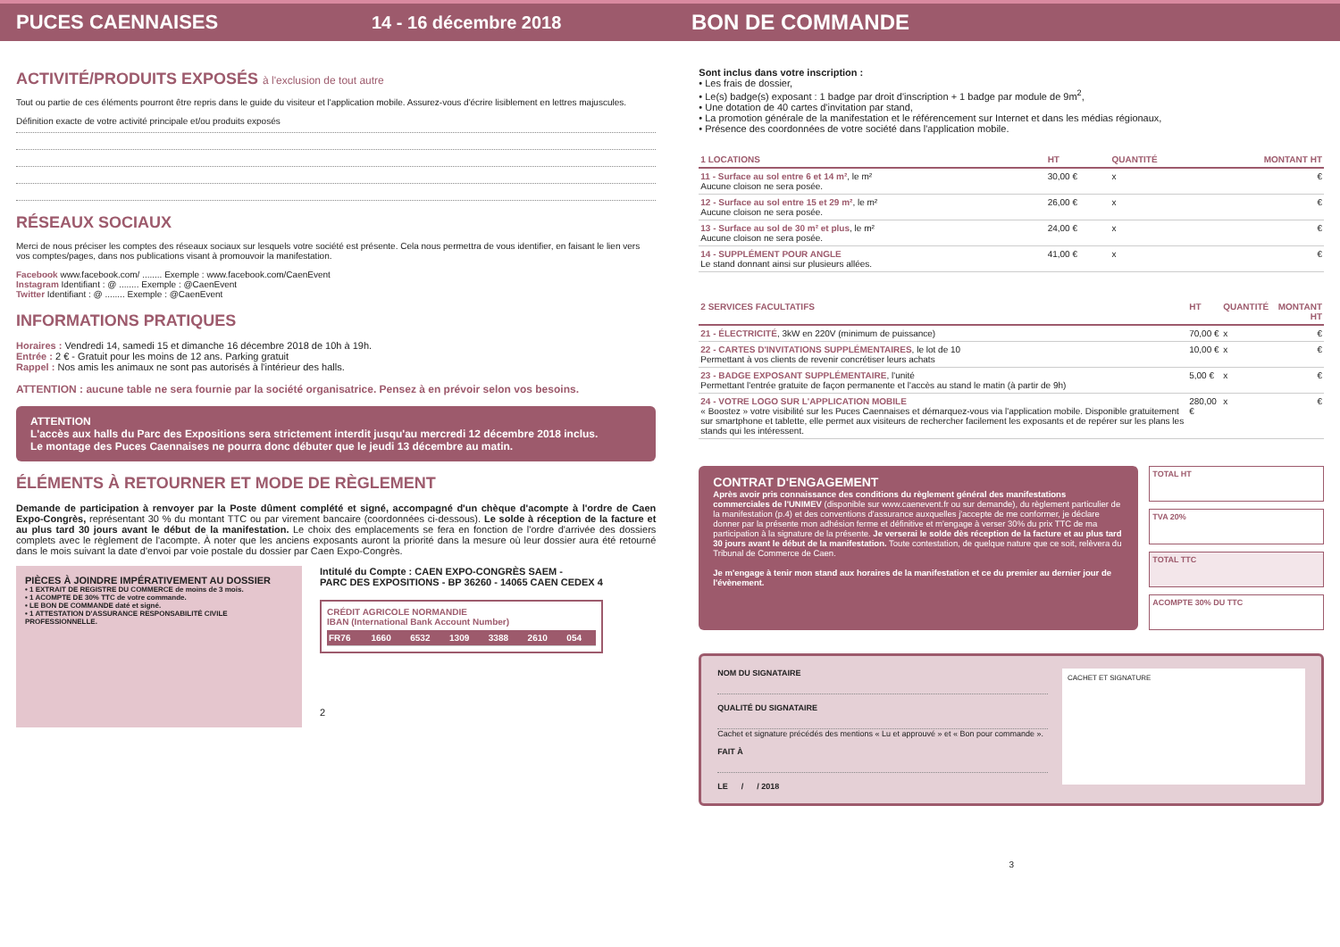PUCES CAENNAISES 14 - 16 décembre 2018
BON DE COMMANDE
ACTIVITÉ/PRODUITS EXPOSÉS à l'exclusion de tout autre
Tout ou partie de ces éléments pourront être repris dans le guide du visiteur et l'application mobile. Assurez-vous d'écrire lisiblement en lettres majuscules.
Définition exacte de votre activité principale et/ou produits exposés
RÉSEAUX SOCIAUX
Merci de nous préciser les comptes des réseaux sociaux sur lesquels votre société est présente. Cela nous permettra de vous identifier, en faisant le lien vers vos comptes/pages, dans nos publications visant à promouvoir la manifestation.
Facebook www.facebook.com/ ........ Exemple : www.facebook.com/CaenEvent
Instagram Identifiant : @ ........ Exemple : @CaenEvent
Twitter Identifiant : @ ........ Exemple : @CaenEvent
INFORMATIONS PRATIQUES
Horaires : Vendredi 14, samedi 15 et dimanche 16 décembre 2018 de 10h à 19h.
Entrée : 2 € - Gratuit pour les moins de 12 ans. Parking gratuit
Rappel : Nos amis les animaux ne sont pas autorisés à l'intérieur des halls.
ATTENTION : aucune table ne sera fournie par la société organisatrice. Pensez à en prévoir selon vos besoins.
ATTENTION
L'accès aux halls du Parc des Expositions sera strictement interdit jusqu'au mercredi 12 décembre 2018 inclus.
Le montage des Puces Caennaises ne pourra donc débuter que le jeudi 13 décembre au matin.
ÉLÉMENTS À RETOURNER ET MODE DE RÈGLEMENT
Demande de participation à renvoyer par la Poste dûment complété et signé, accompagné d'un chèque d'acompte à l'ordre de Caen Expo-Congrès, représentant 30 % du montant TTC ou par virement bancaire (coordonnées ci-dessous). Le solde à réception de la facture et au plus tard 30 jours avant le début de la manifestation. Le choix des emplacements se fera en fonction de l'ordre d'arrivée des dossiers complets avec le règlement de l'acompte. À noter que les anciens exposants auront la priorité dans la mesure où leur dossier aura été retourné dans le mois suivant la date d'envoi par voie postale du dossier par Caen Expo-Congrès.
PIÈCES À JOINDRE IMPÉRATIVEMENT AU DOSSIER
• 1 EXTRAIT DE REGISTRE DU COMMERCE de moins de 3 mois.
• 1 ACOMPTE DE 30% TTC de votre commande.
• LE BON DE COMMANDE daté et signé.
• 1 ATTESTATION D'ASSURANCE RESPONSABILITÉ CIVILE PROFESSIONNELLE.
Intitulé du Compte : CAEN EXPO-CONGRÈS SAEM -
PARC DES EXPOSITIONS - BP 36260 - 14065 CAEN CEDEX 4
CRÉDIT AGRICOLE NORMANDIE
IBAN (International Bank Account Number)
| FR76 | 1660 | 6532 | 1309 | 3388 | 2610 | 054 |
2
Sont inclus dans votre inscription :
• Les frais de dossier,
• Le(s) badge(s) exposant : 1 badge par droit d'inscription + 1 badge par module de 9m<sup>2</sup>,
• Une dotation de 40 cartes d'invitation par stand,
• La promotion générale de la manifestation et le référencement sur Internet et dans les médias régionaux,
• Présence des coordonnées de votre société dans l'application mobile.
| 1 LOCATIONS | HT | QUANTITÉ | MONTANT HT |
| --- | --- | --- | --- |
| 11 - Surface au sol entre 6 et 14 m² , le m² Aucune cloison ne sera posée. | 30,00 € | x | € |
| 12 - Surface au sol entre 15 et 29 m² , le m² Aucune cloison ne sera posée. | 26,00 € | x | € |
| 13 - Surface au sol de 30 m² et plus , le m² Aucune cloison ne sera posée. | 24,00 € | x | € |
| 14 - SUPPLÉMENT POUR ANGLE Le stand donnant ainsi sur plusieurs allées. | 41,00 € | x | € |
| 2 SERVICES FACULTATIFS | HT | QUANTITÉ | MONTANT HT |
| --- | --- | --- | --- |
| 21 - ÉLECTRICITÉ , 3kW en 220V (minimum de puissance) | 70,00 € | x | € |
| 22 - CARTES D'INVITATIONS SUPPLÉMENTAIRES , le lot de 10 Permettant à vos clients de revenir concrétiser leurs achats | 10,00 € | x | € |
| 23 - BADGE EXPOSANT SUPPLÉMENTAIRE , l'unité Permettant l'entrée gratuite de façon permanente et l'accès au stand le matin (à partir de 9h) | 5,00 € | x | € |
| 24 - VOTRE LOGO SUR L'APPLICATION MOBILE « Boostez » votre visibilité sur les Puces Caennaises et démarquez-vous via l'application mobile. Disponible gratuitement sur smartphone et tablette, elle permet aux visiteurs de rechercher facilement les exposants et de repérer sur les plans les stands qui les intéressent. | 280,00 € | x | € |
CONTRAT D'ENGAGEMENT
Après avoir pris connaissance des conditions du règlement général des manifestations commerciales de l'UNIMEV (disponible sur www.caenevent.fr ou sur demande), du règlement particulier de la manifestation (p.4) et des conventions d'assurance auxquelles j'accepte de me conformer, je déclare donner par la présente mon adhésion ferme et définitive et m'engage à verser 30% du prix TTC de ma participation à la signature de la présente. Je verserai le solde dès réception de la facture et au plus tard 30 jours avant le début de la manifestation. Toute contestation, de quelque nature que ce soit, relèvera du Tribunal de Commerce de Caen.
Je m'engage à tenir mon stand aux horaires de la manifestation et ce du premier au dernier jour de l'évènement.
TOTAL HT
TVA 20%
TOTAL TTC
ACOMPTE 30% DU TTC
NOM DU SIGNATAIRE
QUALITÉ DU SIGNATAIRE
Cachet et signature précédés des mentions « Lu et approuvé » et « Bon pour commande ».
FAIT À
LE / / 2018
CACHET ET SIGNATURE
3